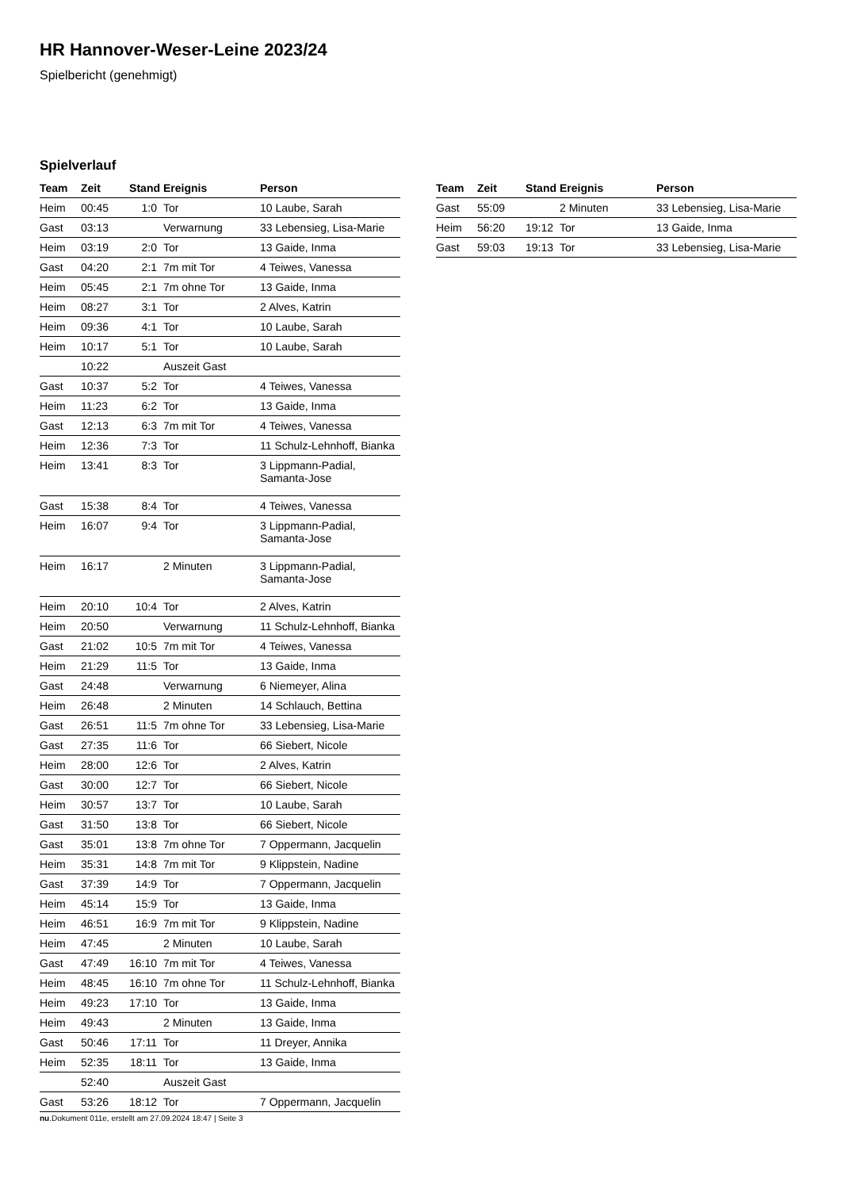HR Hannover-Weser-Leine 2023/24
Spielbericht (genehmigt)
Spielverlauf
| Team | Zeit | Stand | Ereignis | Person |
| --- | --- | --- | --- | --- |
| Heim | 00:45 | 1:0 | Tor | 10 Laube, Sarah |
| Gast | 03:13 | | Verwarnung | 33 Lebensieg, Lisa-Marie |
| Heim | 03:19 | 2:0 | Tor | 13 Gaide, Inma |
| Gast | 04:20 | 2:1 | 7m mit Tor | 4 Teiwes, Vanessa |
| Heim | 05:45 | 2:1 | 7m ohne Tor | 13 Gaide, Inma |
| Heim | 08:27 | 3:1 | Tor | 2 Alves, Katrin |
| Heim | 09:36 | 4:1 | Tor | 10 Laube, Sarah |
| Heim | 10:17 | 5:1 | Tor | 10 Laube, Sarah |
| | 10:22 | | Auszeit Gast | |
| Gast | 10:37 | 5:2 | Tor | 4 Teiwes, Vanessa |
| Heim | 11:23 | 6:2 | Tor | 13 Gaide, Inma |
| Gast | 12:13 | 6:3 | 7m mit Tor | 4 Teiwes, Vanessa |
| Heim | 12:36 | 7:3 | Tor | 11 Schulz-Lehnhoff, Bianka |
| Heim | 13:41 | 8:3 | Tor | 3 Lippmann-Padial, Samanta-Jose |
| Gast | 15:38 | 8:4 | Tor | 4 Teiwes, Vanessa |
| Heim | 16:07 | 9:4 | Tor | 3 Lippmann-Padial, Samanta-Jose |
| Heim | 16:17 | | 2 Minuten | 3 Lippmann-Padial, Samanta-Jose |
| Heim | 20:10 | 10:4 | Tor | 2 Alves, Katrin |
| Heim | 20:50 | | Verwarnung | 11 Schulz-Lehnhoff, Bianka |
| Gast | 21:02 | 10:5 | 7m mit Tor | 4 Teiwes, Vanessa |
| Heim | 21:29 | 11:5 | Tor | 13 Gaide, Inma |
| Gast | 24:48 | | Verwarnung | 6 Niemeyer, Alina |
| Heim | 26:48 | | 2 Minuten | 14 Schlauch, Bettina |
| Gast | 26:51 | 11:5 | 7m ohne Tor | 33 Lebensieg, Lisa-Marie |
| Gast | 27:35 | 11:6 | Tor | 66 Siebert, Nicole |
| Heim | 28:00 | 12:6 | Tor | 2 Alves, Katrin |
| Gast | 30:00 | 12:7 | Tor | 66 Siebert, Nicole |
| Heim | 30:57 | 13:7 | Tor | 10 Laube, Sarah |
| Gast | 31:50 | 13:8 | Tor | 66 Siebert, Nicole |
| Gast | 35:01 | 13:8 | 7m ohne Tor | 7 Oppermann, Jacquelin |
| Heim | 35:31 | 14:8 | 7m mit Tor | 9 Klippstein, Nadine |
| Gast | 37:39 | 14:9 | Tor | 7 Oppermann, Jacquelin |
| Heim | 45:14 | 15:9 | Tor | 13 Gaide, Inma |
| Heim | 46:51 | 16:9 | 7m mit Tor | 9 Klippstein, Nadine |
| Heim | 47:45 | | 2 Minuten | 10 Laube, Sarah |
| Gast | 47:49 | 16:10 | 7m mit Tor | 4 Teiwes, Vanessa |
| Heim | 48:45 | 16:10 | 7m ohne Tor | 11 Schulz-Lehnhoff, Bianka |
| Heim | 49:23 | 17:10 | Tor | 13 Gaide, Inma |
| Heim | 49:43 | | 2 Minuten | 13 Gaide, Inma |
| Gast | 50:46 | 17:11 | Tor | 11 Dreyer, Annika |
| Heim | 52:35 | 18:11 | Tor | 13 Gaide, Inma |
| | 52:40 | | Auszeit Gast | |
| Gast | 53:26 | 18:12 | Tor | 7 Oppermann, Jacquelin |
| Team | Zeit | Stand | Ereignis | Person |
| --- | --- | --- | --- | --- |
| Gast | 55:09 | | 2 Minuten | 33 Lebensieg, Lisa-Marie |
| Heim | 56:20 | 19:12 | Tor | 13 Gaide, Inma |
| Gast | 59:03 | 19:13 | Tor | 33 Lebensieg, Lisa-Marie |
nu.Dokument 011e, erstellt am 27.09.2024 18:47 | Seite 3